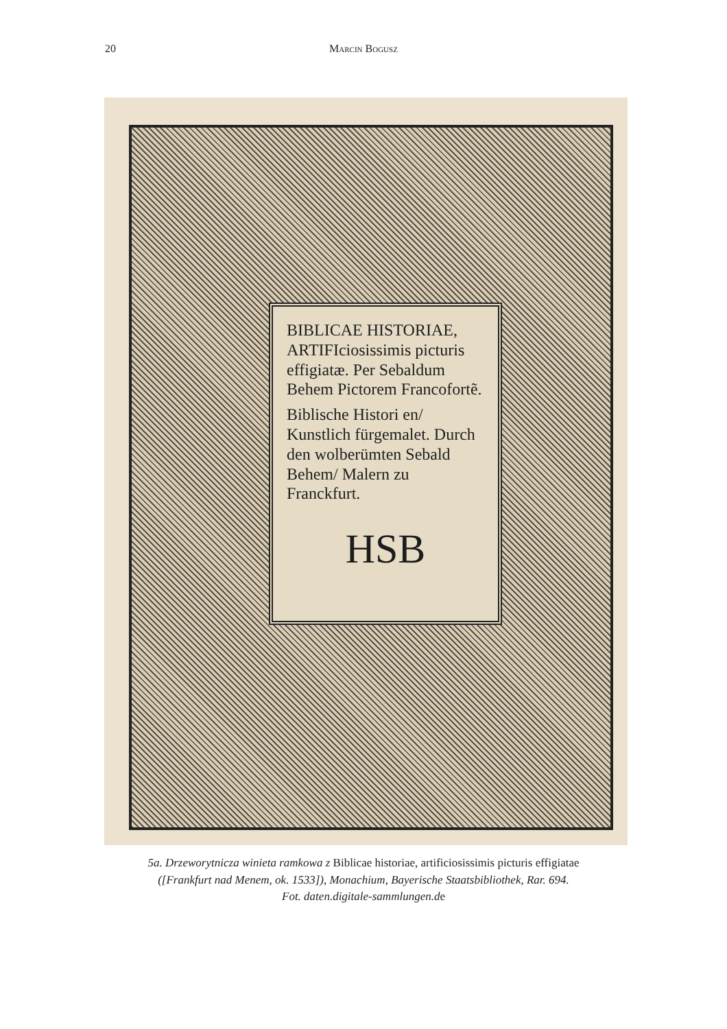20 Marcin Bogusz
BIBLICAE HI­STORIAE, ARTIFI­ciosissimis picturis effi­giatæ. Per Sebaldum Behem Pictorem Francofortẽ.
Biblische Histori en/ Kunstlich fürgemalet. Durch den wolberümten Sebald Behem/ Malern zu Franckfurt.
HSB
5a. Drzeworytnicza winieta ramkowa z Biblicae historiae, artificiosissimis picturis effigiatae
([Frankfurt nad Menem, ok. 1533]), Monachium, Bayerische Staatsbibliothek, Rar. 694.
Fot. daten.digitale-sammlungen.de